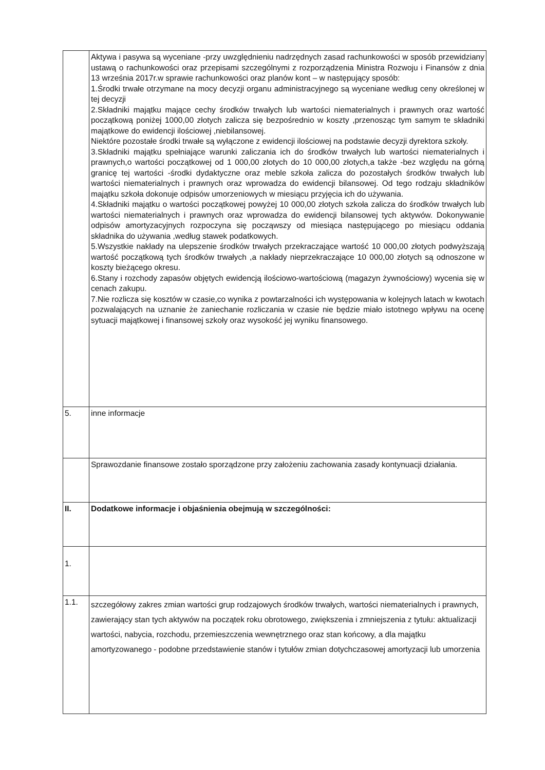| | Aktywa i pasywa są wyceniane -przy uwzględnieniu nadrzędnych zasad rachunkowości w sposób przewidziany ustawą o rachunkowości oraz przepisami szczególnymi z rozporządzenia Ministra Rozwoju i Finansów z dnia 13 września 2017r.w sprawie rachunkowości oraz planów kont – w następujący sposób: 1.Środki trwałe otrzymane na mocy decyzji organu administracyjnego są wyceniane według ceny określonej w tej decyzji 2.Składniki majątku mające cechy środków trwałych lub wartości niematerialnych i prawnych oraz wartość początkową poniżej 1000,00 złotych zalicza się bezpośrednio w koszty ,przenosząc tym samym te składniki majątkowe do ewidencji ilościowej ,niebilansowej. Niektóre pozostałe środki trwałe są wyłączone z ewidencji ilościowej na podstawie decyzji dyrektora szkoły. 3.Składniki majątku spełniające warunki zaliczania ich do środków trwałych lub wartości niematerialnych i prawnych,o wartości początkowej od 1 000,00 złotych do 10 000,00 złotych,a także -bez względu na górną granicę tej wartości -środki dydaktyczne oraz meble szkoła zalicza do pozostałych środków trwałych lub wartości niematerialnych i prawnych oraz wprowadza do ewidencji bilansowej. Od tego rodzaju składników majątku szkoła dokonuje odpisów umorzeniowych w miesiącu przyjęcia ich do używania. 4.Składniki majątku o wartości początkowej powyżej 10 000,00 złotych szkoła zalicza do środków trwałych lub wartości niematerialnych i prawnych oraz wprowadza do ewidencji bilansowej tych aktywów. Dokonywanie odpisów amortyzacyjnych rozpoczyna się począwszy od miesiąca następującego po miesiącu oddania składnika do używania ,według stawek podatkowych. 5.Wszystkie nakłady na ulepszenie środków trwałych przekraczające wartość 10 000,00 złotych podwyższają wartość początkową tych środków trwałych ,a nakłady nieprzekraczające 10 000,00 złotych są odnoszone w koszty bieżącego okresu. 6.Stany i rozchody zapasów objętych ewidencją ilościowo-wartościową (magazyn żywnościowy) wycenia się w cenach zakupu. 7.Nie rozlicza się kosztów w czasie,co wynika z powtarzalności ich występowania w kolejnych latach w kwotach pozwalających na uznanie że zaniechanie rozliczania w czasie nie będzie miało istotnego wpływu na ocenę sytuacji majątkowej i finansowej szkoły oraz wysokość jej wyniku finansowego. |
| 5. | inne informacje |
| | Sprawozdanie finansowe zostało sporządzone przy założeniu zachowania zasady kontynuacji działania. |
| II. | Dodatkowe informacje i objaśnienia obejmują w szczególności: |
| 1. | |
| 1.1. | szczegółowy zakres zmian wartości grup rodzajowych środków trwałych, wartości niematerialnych i prawnych, zawierający stan tych aktywów na początek roku obrotowego, zwiększenia i zmniejszenia z tytułu: aktualizacji wartości, nabycia, rozchodu, przemieszczenia wewnętrznego oraz stan końcowy, a dla majątku amortyzowanego - podobne przedstawienie stanów i tytułów zmian dotychczasowej amortyzacji lub umorzenia |